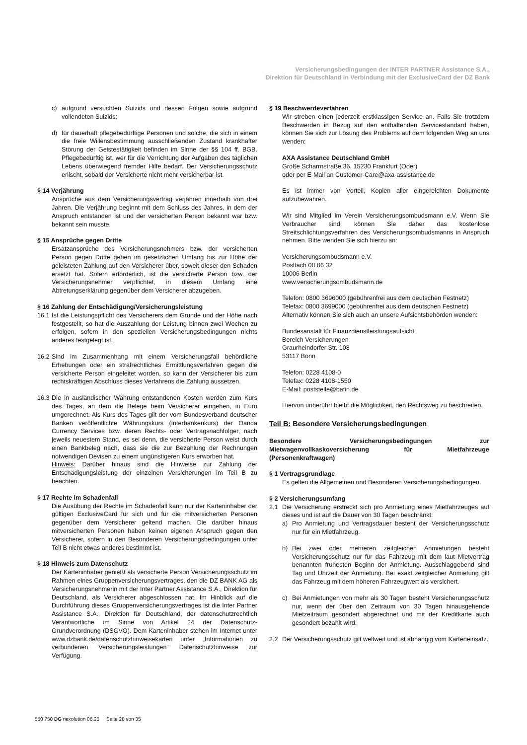Versicherungsbedingungen der INTER PARTNER Assistance S.A.,
Direktion für Deutschland in Verbindung mit der ExclusiveCard der DZ Bank
c) aufgrund versuchten Suizids und dessen Folgen sowie aufgrund vollendeten Suizids;
d) für dauerhaft pflegebedürftige Personen und solche, die sich in einem die freie Willensbestimmung ausschließenden Zustand krankhafter Störung der Geistestätigkeit befinden im Sinne der §§ 104 ff. BGB. Pflegebedürftig ist, wer für die Verrichtung der Aufgaben des täglichen Lebens überwiegend fremder Hilfe bedarf. Der Versicherungsschutz erlischt, sobald der Versicherte nicht mehr versicherbar ist.
§ 14 Verjährung
Ansprüche aus dem Versicherungsvertrag verjähren innerhalb von drei Jahren. Die Verjährung beginnt mit dem Schluss des Jahres, in dem der Anspruch entstanden ist und der versicherten Person bekannt war bzw. bekannt sein musste.
§ 15 Ansprüche gegen Dritte
Ersatzansprüche des Versicherungsnehmers bzw. der versicherten Person gegen Dritte gehen im gesetzlichen Umfang bis zur Höhe der geleisteten Zahlung auf den Versicherer über, soweit dieser den Schaden ersetzt hat. Sofern erforderlich, ist die versicherte Person bzw. der Versicherungsnehmer verpflichtet, in diesem Umfang eine Abtretungserklärung gegenüber dem Versicherer abzugeben.
§ 16 Zahlung der Entschädigung/Versicherungsleistung
16.1
Ist die Leistungspflicht des Versicherers dem Grunde und der Höhe nach festgestellt, so hat die Auszahlung der Leistung binnen zwei Wochen zu erfolgen, sofern in den speziellen Versicherungsbedingungen nichts anderes festgelegt ist.
16.2
Sind im Zusammenhang mit einem Versicherungsfall behördliche Erhebungen oder ein strafrechtliches Ermittlungsverfahren gegen die versicherte Person eingeleitet worden, so kann der Versicherer bis zum rechtskräftigen Abschluss dieses Verfahrens die Zahlung aussetzen.
16.3
Die in ausländischer Währung entstandenen Kosten werden zum Kurs des Tages, an dem die Belege beim Versicherer eingehen, in Euro umgerechnet. Als Kurs des Tages gilt der vom Bundesverband deutscher Banken veröffentlichte Währungskurs (Interbankenkurs) der Oanda Currency Services bzw. deren Rechts- oder Vertragsnachfolger, nach jeweils neuestem Stand, es sei denn, die versicherte Person weist durch einen Bankbeleg nach, dass sie die zur Bezahlung der Rechnungen notwendigen Devisen zu einem ungünstigeren Kurs erworben hat.
Hinweis: Darüber hinaus sind die Hinweise zur Zahlung der Entschädigungsleistung der einzelnen Versicherungen im Teil B zu beachten.
§ 17 Rechte im Schadenfall
Die Ausübung der Rechte im Schadenfall kann nur der Karteninhaber der gültigen ExclusiveCard für sich und für die mitversicherten Personen gegenüber dem Versicherer geltend machen. Die darüber hinaus mitversicherten Personen haben keinen eigenen Anspruch gegen den Versicherer, sofern in den Besonderen Versicherungsbedingungen unter Teil B nicht etwas anderes bestimmt ist.
§ 18 Hinweis zum Datenschutz
Der Karteninhaber genießt als versicherte Person Versicherungsschutz im Rahmen eines Gruppenversicherungsvertrages, den die DZ BANK AG als Versicherungsnehmerin mit der Inter Partner Assistance S.A., Direktion für Deutschland, als Versicherer abgeschlossen hat. Im Hinblick auf die Durchführung dieses Gruppenversicherungsvertrages ist die Inter Partner Assistance S.A., Direktion für Deutschland, der datenschutzrechtlich Verantwortliche im Sinne von Artikel 24 der Datenschutz-Grundverordnung (DSGVO). Dem Karteninhaber stehen im Internet unter www.dzbank.de/datenschutzhinweisekarten unter „Informationen zu verbundenen Versicherungsleistungen“ Datenschutzhinweise zur Verfügung.
§ 19 Beschwerdeverfahren
Wir streben einen jederzeit erstklassigen Service an. Falls Sie trotzdem Beschwerden in Bezug auf den enthaltenden Servicestandard haben, können Sie sich zur Lösung des Problems auf dem folgenden Weg an uns wenden:
AXA Assistance Deutschland GmbH
Große Scharrnstraße 36, 15230 Frankfurt (Oder)
oder per E-Mail an Customer-Care@axa-assistance.de
Es ist immer von Vorteil, Kopien aller eingereichten Dokumente aufzubewahren.
Wir sind Mitglied im Verein Versicherungsombudsmann e.V. Wenn Sie Verbraucher sind, können Sie daher das kostenlose Streitschlichtungsverfahren des Versicherungsombudsmanns in Anspruch nehmen. Bitte wenden Sie sich hierzu an:
Versicherungsombudsmann e.V.
Postfach 08 06 32
10006 Berlin
www.versicherungsombudsmann.de
Telefon: 0800 3696000 (gebührenfrei aus dem deutschen Festnetz)
Telefax: 0800 3699000 (gebührenfrei aus dem deutschen Festnetz)
Alternativ können Sie sich auch an unsere Aufsichtsbehörden wenden:
Bundesanstalt für Finanzdienstleistungsaufsicht
Bereich Versicherungen
Graurheindorfer Str. 108
53117 Bonn
Telefon: 0228 4108-0
Telefax: 0228 4108-1550
E-Mail: poststelle@bafin.de
Hiervon unberührt bleibt die Möglichkeit, den Rechtsweg zu beschreiten.
Teil B: Besondere Versicherungsbedingungen
Besondere Versicherungsbedingungen zur Mietwagenvollkaskoversicherung für Mietfahrzeuge (Personenkraftwagen)
§ 1 Vertragsgrundlage
Es gelten die Allgemeinen und Besonderen Versicherungsbedingungen.
§ 2 Versicherungsumfang
2.1 Die Versicherung erstreckt sich pro Anmietung eines Mietfahrzeuges auf dieses und ist auf die Dauer von 30 Tagen beschränkt:
a) Pro Anmietung und Vertragsdauer besteht der Versicherungsschutz nur für ein Mietfahrzeug.
b) Bei zwei oder mehreren zeitgleichen Anmietungen besteht Versicherungsschutz nur für das Fahrzeug mit dem laut Mietvertrag benannten frühesten Beginn der Anmietung. Ausschlaggebend sind Tag und Uhrzeit der Anmietung. Bei exakt zeitgleicher Anmietung gilt das Fahrzeug mit dem höheren Fahrzeugwert als versichert.
c) Bei Anmietungen von mehr als 30 Tagen besteht Versicherungsschutz nur, wenn der über den Zeitraum von 30 Tagen hinausgehende Mietzeitraum gesondert abgerechnet und mit der Kreditkarte auch gesondert bezahlt wird.
2.2 Der Versicherungsschutz gilt weltweit und ist abhängig vom Karteneinsatz.
550 750 DG nexolution 08.25 Seite 28 von 35